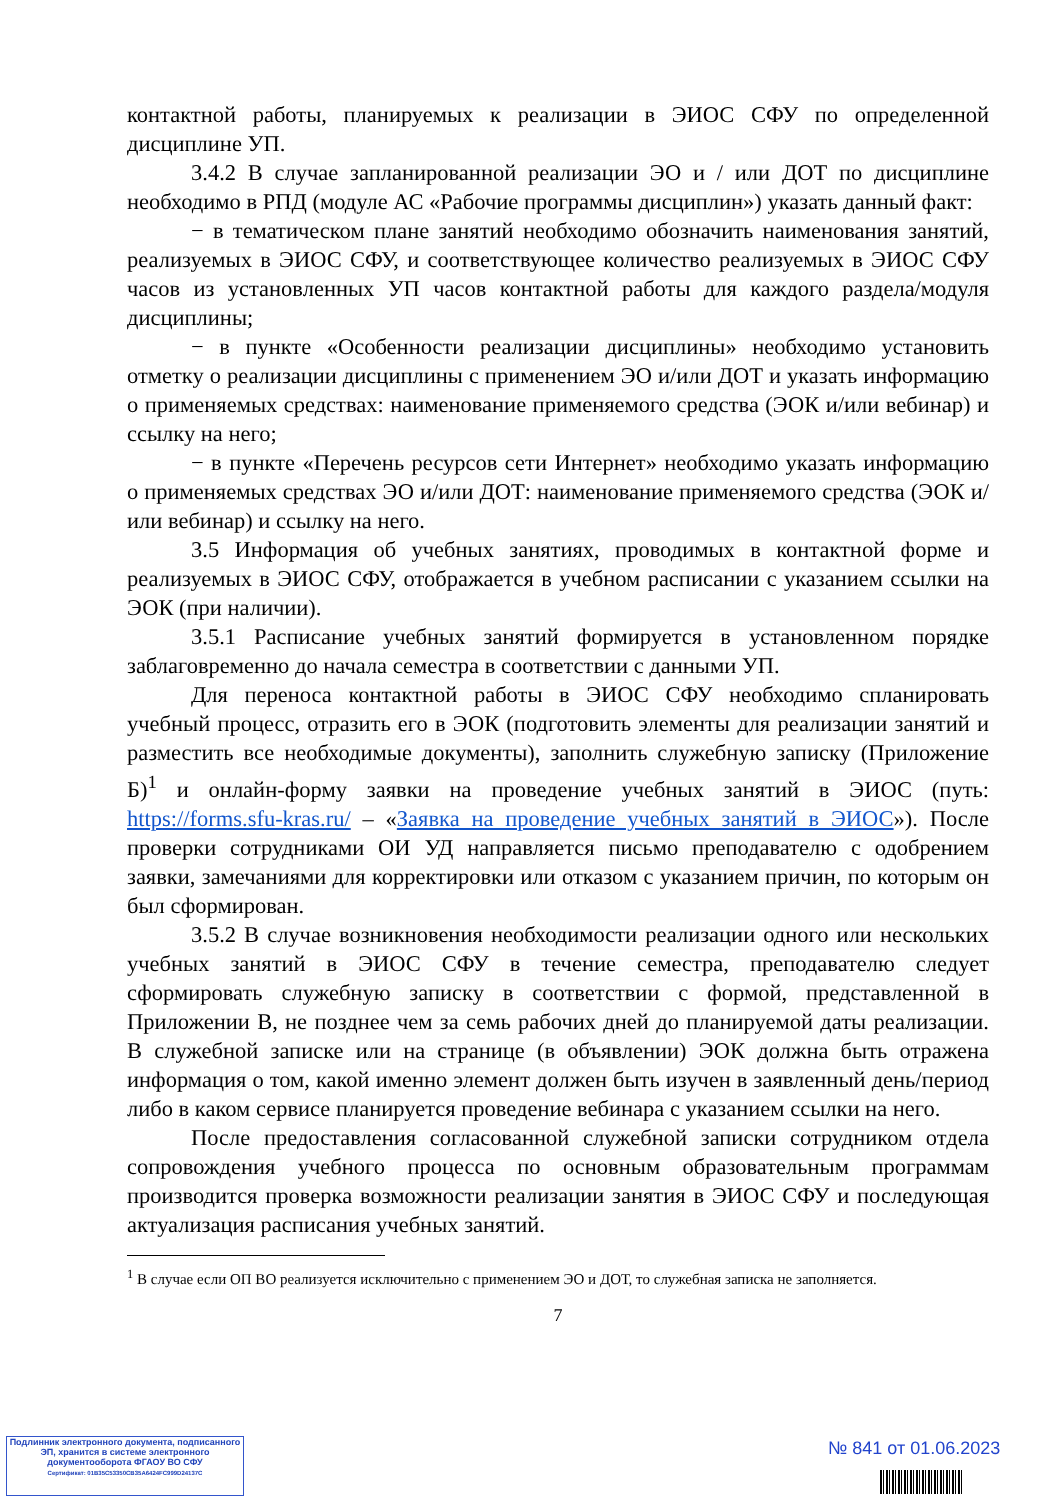контактной работы, планируемых к реализации в ЭИОС СФУ по определенной дисциплине УП.
3.4.2 В случае запланированной реализации ЭО и / или ДОТ по дисциплине необходимо в РПД (модуле АС «Рабочие программы дисциплин») указать данный факт:
− в тематическом плане занятий необходимо обозначить наименования занятий, реализуемых в ЭИОС СФУ, и соответствующее количество реализуемых в ЭИОС СФУ часов из установленных УП часов контактной работы для каждого раздела/модуля дисциплины;
− в пункте «Особенности реализации дисциплины» необходимо установить отметку о реализации дисциплины с применением ЭО и/или ДОТ и указать информацию о применяемых средствах: наименование применяемого средства (ЭОК и/или вебинар) и ссылку на него;
− в пункте «Перечень ресурсов сети Интернет» необходимо указать информацию о применяемых средствах ЭО и/или ДОТ: наименование применяемого средства (ЭОК и/или вебинар) и ссылку на него.
3.5 Информация об учебных занятиях, проводимых в контактной форме и реализуемых в ЭИОС СФУ, отображается в учебном расписании с указанием ссылки на ЭОК (при наличии).
3.5.1 Расписание учебных занятий формируется в установленном порядке заблаговременно до начала семестра в соответствии с данными УП.
Для переноса контактной работы в ЭИОС СФУ необходимо спланировать учебный процесс, отразить его в ЭОК (подготовить элементы для реализации занятий и разместить все необходимые документы), заполнить служебную записку (Приложение Б)<sup>1</sup> и онлайн-форму заявки на проведение учебных занятий в ЭИОС (путь: https://forms.sfu-kras.ru/ – «Заявка на проведение учебных занятий в ЭИОС»). После проверки сотрудниками ОИ УД направляется письмо преподавателю с одобрением заявки, замечаниями для корректировки или отказом с указанием причин, по которым он был сформирован.
3.5.2 В случае возникновения необходимости реализации одного или нескольких учебных занятий в ЭИОС СФУ в течение семестра, преподавателю следует сформировать служебную записку в соответствии с формой, представленной в Приложении В, не позднее чем за семь рабочих дней до планируемой даты реализации. В служебной записке или на странице (в объявлении) ЭОК должна быть отражена информация о том, какой именно элемент должен быть изучен в заявленный день/период либо в каком сервисе планируется проведение вебинара с указанием ссылки на него.
После предоставления согласованной служебной записки сотрудником отдела сопровождения учебного процесса по основным образовательным программам производится проверка возможности реализации занятия в ЭИОС СФУ и последующая актуализация расписания учебных занятий.
<sup>1</sup> В случае если ОП ВО реализуется исключительно с применением ЭО и ДОТ, то служебная записка не заполняется.
7
Подлинник электронного документа, подписанного ЭП, хранится в системе электронного документооборота ФГАОУ ВО СФУ
Сертификат: 01B35C53350CB35A6424FC999D24137C
№ 841 от 01.06.2023